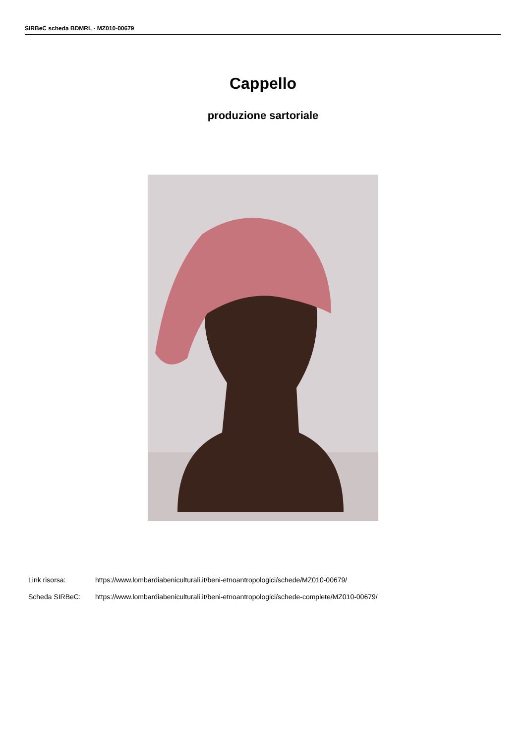SIRBeC scheda BDMRL - MZ010-00679
Cappello
produzione sartoriale
Link risorsa: https://www.lombardiabeniculturali.it/beni-etnoantropologici/schede/MZ010-00679/
Scheda SIRBeC: https://www.lombardiabeniculturali.it/beni-etnoantropologici/schede-complete/MZ010-00679/